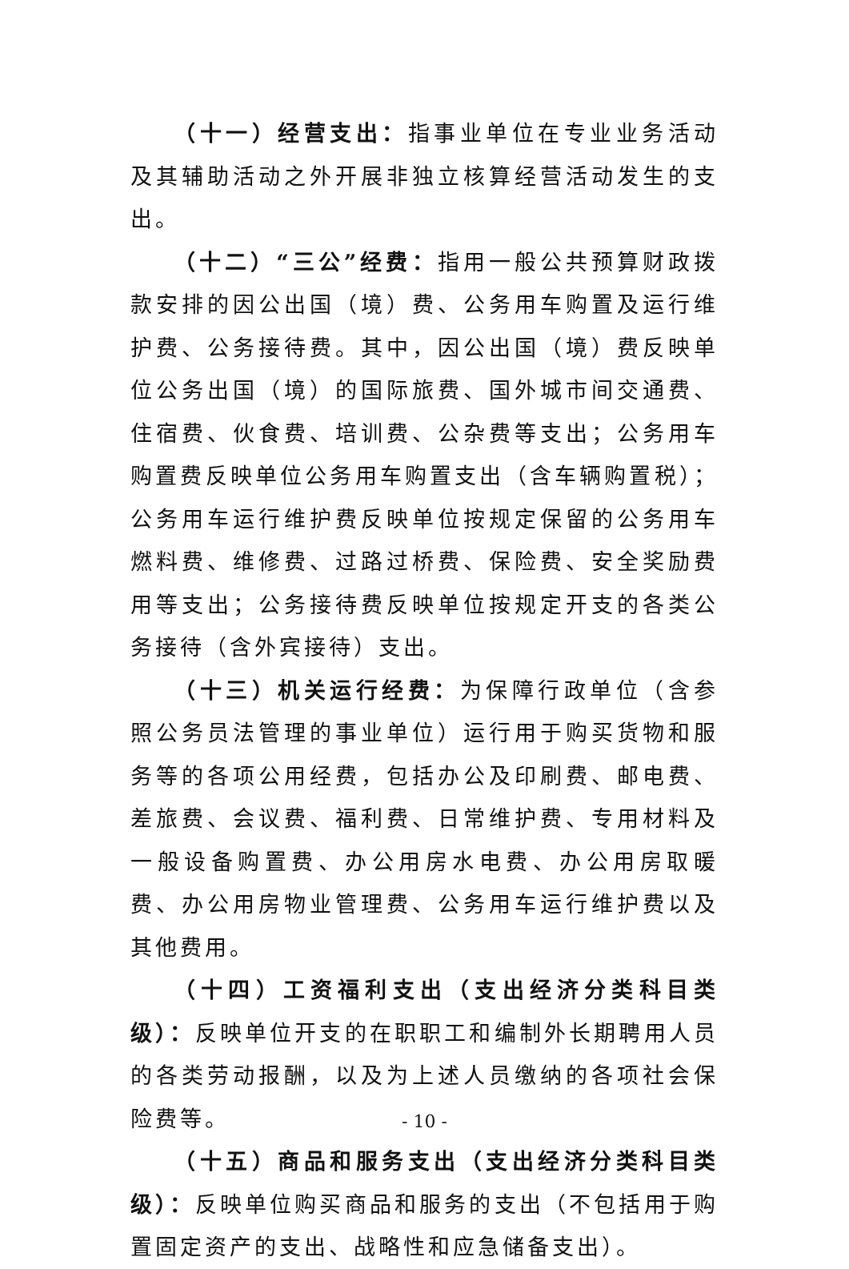（十一）经营支出：指事业单位在专业业务活动及其辅助活动之外开展非独立核算经营活动发生的支出。
（十二）“三公”经费：指用一般公共预算财政拨款安排的因公出国（境）费、公务用车购置及运行维护费、公务接待费。其中，因公出国（境）费反映单位公务出国（境）的国际旅费、国外城市间交通费、住宿费、伙食费、培训费、公杂费等支出；公务用车购置费反映单位公务用车购置支出（含车辆购置税）；公务用车运行维护费反映单位按规定保留的公务用车燃料费、维修费、过路过桥费、保险费、安全奖励费用等支出；公务接待费反映单位按规定开支的各类公务接待（含外宾接待）支出。
（十三）机关运行经费：为保障行政单位（含参照公务员法管理的事业单位）运行用于购买货物和服务等的各项公用经费，包括办公及印刷费、邮电费、差旅费、会议费、福利费、日常维护费、专用材料及一般设备购置费、办公用房水电费、办公用房取暖费、办公用房物业管理费、公务用车运行维护费以及其他费用。
（十四）工资福利支出（支出经济分类科目类级）：反映单位开支的在职职工和编制外长期聘用人员的各类劳动报酬，以及为上述人员缴纳的各项社会保险费等。
（十五）商品和服务支出（支出经济分类科目类级）：反映单位购买商品和服务的支出（不包括用于购置固定资产的支出、战略性和应急储备支出）。
- 10 -